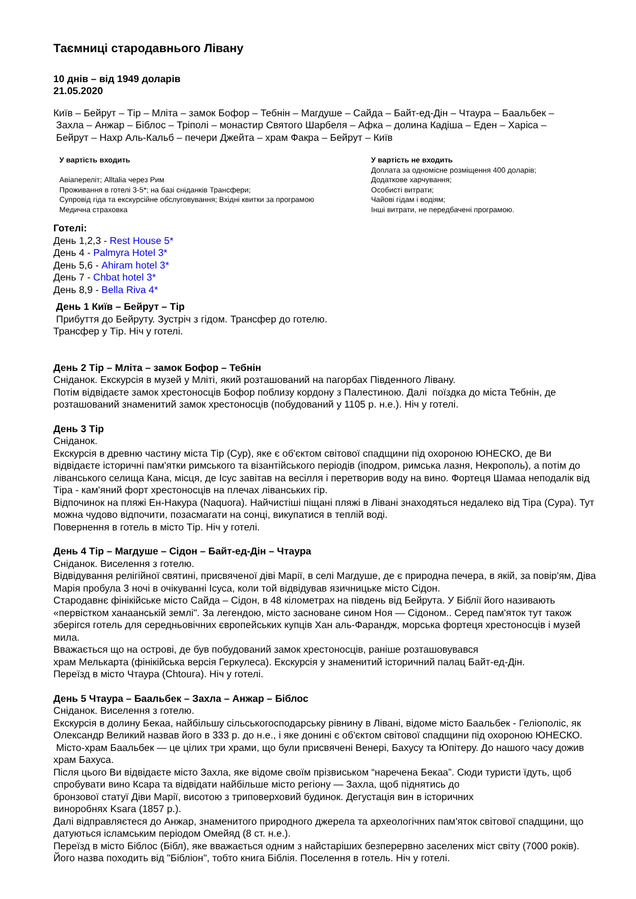Таємниці стародавнього Лівану
10 днів – від 1949 доларів
21.05.2020
Київ – Бейрут – Тір – Мліта – замок Бофор – Тебнін – Магдуше – Сайда – Байт-ед-Дін – Чтаура – Баальбек –
Захла – Анжар – Біблос – Тріполі – монастир Святого Шарбеля – Афка – долина Кадіша – Еден – Харіса –
Бейрут – Нахр Аль-Кальб – печери Джейта – храм Факра – Бейрут – Київ
У вартість входить
Авіапереліт; Alltalia через Рим
Проживання в готелі 3-5*; на базі сніданків Трансфери;
Супровід гіда та екскурсійне обслуговування; Вхідні квитки за програмою
Медична страховка
У вартість не входить
Доплата за одномісне розміщення 400 доларів;
Додаткове харчування;
Особисті витрати;
Чайові гідам і водіям;
Інші витрати, не передбачені програмою.
Готелі:
День 1,2,3 - Rest House 5*
День 4 - Palmyra Hotel 3*
День 5,6 - Ahiram hotel 3*
День 7 - Chbat hotel 3*
День 8,9 - Bella Riva 4*
День 1 Київ – Бейрут – Тір
Прибуття до Бейруту. Зустріч з гідом. Трансфер до готелю.
Трансфер у Тір. Ніч у готелі.
День 2 Тір – Мліта – замок Бофор – Тебнін
Сніданок. Екскурсія в музей у Мліті, який розташований на пагорбах Південного Лівану.
Потім відвідаєте замок хрестоносців Бофор поблизу кордону з Палестиною. Далі поїздка до міста Тебнін, де розташований знаменитий замок хрестоносців (побудований у 1105 р. н.е.). Ніч у готелі.
День 3 Тір
Сніданок.
Екскурсія в древню частину міста Тір (Сур), яке є об'єктом світової спадщини під охороною ЮНЕСКО, де Ви відвідаєте історичні пам'ятки римського та візантійського періодів (іподром, римська лазня, Некрополь), а потім до ліванського селища Кана, місця, де Ісус завітав на весілля і перетворив воду на вино. Фортеця Шамаа неподалік від Тіра - кам'яний форт хрестоносців на плечах ліванських гір.
Відпочинок на пляжі Ен-Накура (Naquora). Найчистіші піщані пляжі в Лівані знаходяться недалеко від Тіра (Сура). Тут можна чудово відпочити, позасмагати на сонці, викупатися в теплій воді.
Повернення в готель в місто Тір. Ніч у готелі.
День 4 Тір – Магдуше – Сідон – Байт-ед-Дін – Чтаура
Сніданок. Виселення з готелю.
Відвідування релігійної святині, присвяченої діві Марії, в селі Магдуше, де є природна печера, в якій, за повір'ям, Діва Марія пробула 3 ночі в очікуванні Ісуса, коли той відвідував язичницьке місто Сідон.
Стародавнє фінікійське місто Сайда – Сідон, в 48 кілометрах на південь від Бейрута. У Біблії його називають «первістком ханаанській землі". За легендою, місто засноване сином Ноя — Сідоном.. Серед пам'яток тут також зберігся готель для середньовічних європейських купців Хан аль-Фарандж, морська фортеця хрестоносців і музей мила.
Вважається що на острові, де був побудований замок хрестоносців, раніше розташовувався
храм Мелькарта (фінікійська версія Геркулеса). Екскурсія у знаменитий історичний палац Байт-ед-Дін.
Переїзд в місто Чтаура (Chtoura). Ніч у готелі.
День 5 Чтаура – Баальбек – Захла – Анжар – Біблос
Сніданок. Виселення з готелю.
Екскурсія в долину Бекаа, найбільшу сільськогосподарську рівнину в Лівані, відоме місто Баальбек - Геліополіс, як Олександр Великий назвав його в 333 р. до н.е., і яке донині є об'єктом світової спадщини під охороною ЮНЕСКО. Місто-храм Баальбек — це цілих три храми, що були присвячені Венері, Бахусу та Юпітеру. До нашого часу дожив храм Бахуса.
Після цього Ви відвідаєте місто Захла, яке відоме своїм прізвиськом “наречена Бекаа”. Сюди туристи їдуть, щоб спробувати вино Ксара та відвідати найбільше місто регіону — Захла, щоб піднятись до
бронзової статуї Діви Марії, висотою з триповерховий будинок. Дегустація вин в історичних
виноробнях Ksara (1857 р.).
Далі відправляєтеся до Анжар, знаменитого природного джерела та археологічних пам'яток світової спадщини, що датуються ісламським періодом Омейяд (8 ст. н.е.).
Переїзд в місто Біблос (Бібл), яке вважається одним з найстаріших безперервно заселених міст світу (7000 років). Його назва походить від "Бібліон", тобто книга Біблія. Поселення в готель. Ніч у готелі.